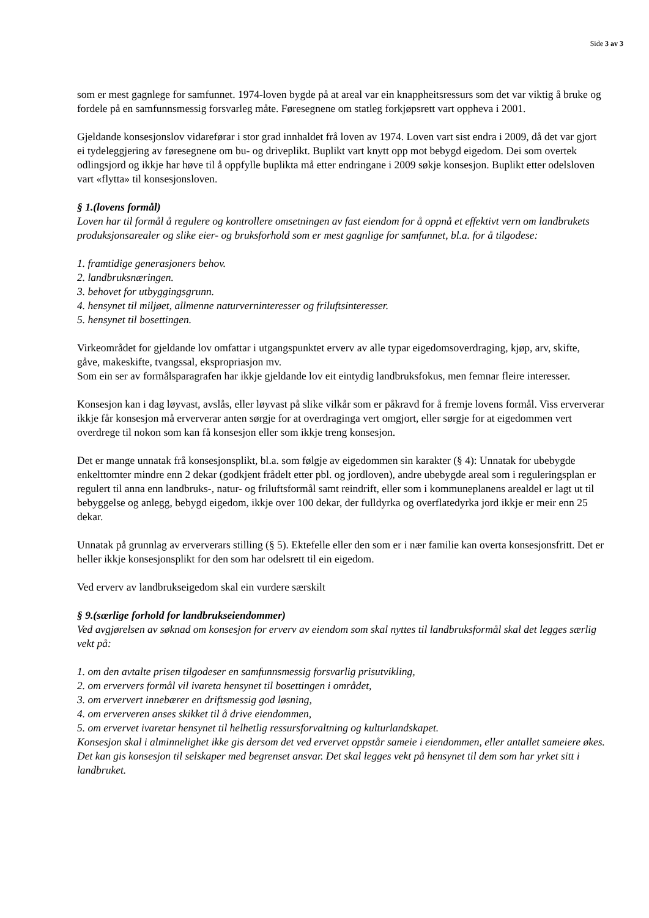Side 3 av 3
som er mest gagnlege for samfunnet. 1974-loven bygde på at areal var ein knappheitsressurs som det var viktig å bruke og fordele på en samfunnsmessig forsvarleg måte. Føresegnene om statleg forkjøpsrett vart oppheva i 2001.
Gjeldande konsesjonslov vidareførar i stor grad innhaldet frå loven av 1974. Loven vart sist endra i 2009, då det var gjort ei tydeleggjering av føresegnene om bu- og driveplikt. Buplikt vart knytt opp mot bebygd eigedom. Dei som overtek odlingsjord og ikkje har høve til å oppfylle buplikta må etter endringane i 2009 søkje konsesjon. Buplikt etter odelsloven vart «flytta» til konsesjonsloven.
§ 1.(lovens formål)
Loven har til formål å regulere og kontrollere omsetningen av fast eiendom for å oppnå et effektivt vern om landbrukets produksjonsarealer og slike eier- og bruksforhold som er mest gagnlige for samfunnet, bl.a. for å tilgodese:
1. framtidige generasjoners behov.
2. landbruksnæringen.
3. behovet for utbyggingsgrunn.
4. hensynet til miljøet, allmenne naturverninteresser og friluftsinteresser.
5. hensynet til bosettingen.
Virkeområdet for gjeldande lov omfattar i utgangspunktet erverv av alle typar eigedomsoverdraging, kjøp, arv, skifte, gåve, makeskifte, tvangssal, ekspropriasjon mv.
Som ein ser av formålsparagrafen har ikkje gjeldande lov eit eintydig landbruksfokus, men femnar fleire interesser.
Konsesjon kan i dag løyvast, avslås, eller løyvast på slike vilkår som er påkravd for å fremje lovens formål. Viss erververar ikkje får konsesjon må erververar anten sørgje for at overdraginga vert omgjort, eller sørgje for at eigedommen vert overdrege til nokon som kan få konsesjon eller som ikkje treng konsesjon.
Det er mange unnatak frå konsesjonsplikt, bl.a. som følgje av eigedommen sin karakter (§ 4): Unnatak for ubebygde enkelttomter mindre enn 2 dekar (godkjent frådelt etter pbl. og jordloven), andre ubebygde areal som i reguleringsplan er regulert til anna enn landbruks-, natur- og friluftsformål samt reindrift, eller som i kommuneplanens arealdel er lagt ut til bebyggelse og anlegg, bebygd eigedom, ikkje over 100 dekar, der fulldyrka og overflatedyrka jord ikkje er meir enn 25 dekar.
Unnatak på grunnlag av erververars stilling (§ 5). Ektefelle eller den som er i nær familie kan overta konsesjonsfritt. Det er heller ikkje konsesjonsplikt for den som har odelsrett til ein eigedom.
Ved erverv av landbrukseigedom skal ein vurdere særskilt
§ 9.(særlige forhold for landbrukseiendommer)
Ved avgjørelsen av søknad om konsesjon for erverv av eiendom som skal nyttes til landbruksformål skal det legges særlig vekt på:
1. om den avtalte prisen tilgodeser en samfunnsmessig forsvarlig prisutvikling,
2. om erververs formål vil ivareta hensynet til bosettingen i området,
3. om erververt innebærer en driftsmessig god løsning,
4. om erververen anses skikket til å drive eiendommen,
5. om ervervet ivaretar hensynet til helhetlig ressursforvaltning og kulturlandskapet.
Konsesjon skal i alminnelighet ikke gis dersom det ved ervervet oppstår sameie i eiendommen, eller antallet sameiere økes.
Det kan gis konsesjon til selskaper med begrenset ansvar. Det skal legges vekt på hensynet til dem som har yrket sitt i landbruket.